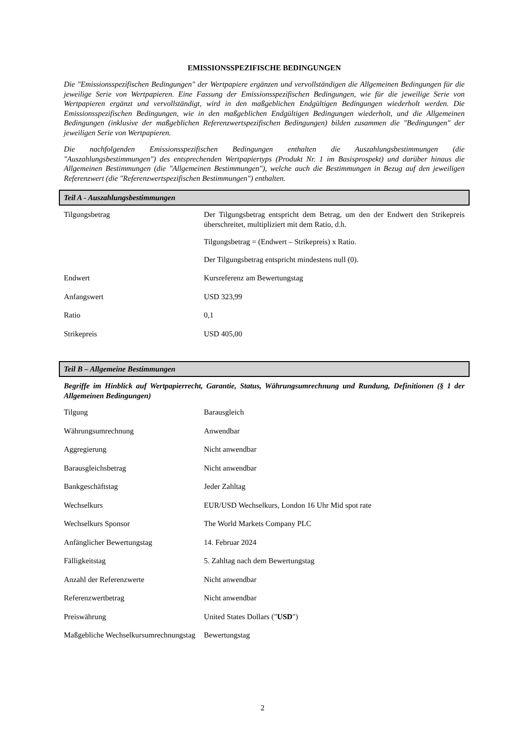EMISSIONSSPEZIFISCHE BEDINGUNGEN
Die "Emissionsspezifischen Bedingungen" der Wertpapiere ergänzen und vervollständigen die Allgemeinen Bedingungen für die jeweilige Serie von Wertpapieren. Eine Fassung der Emissionsspezifischen Bedingungen, wie für die jeweilige Serie von Wertpapieren ergänzt und vervollständigt, wird in den maßgeblichen Endgültigen Bedingungen wiederholt werden. Die Emissionsspezifischen Bedingungen, wie in den maßgeblichen Endgültigen Bedingungen wiederholt, und die Allgemeinen Bedingungen (inklusive der maßgeblichen Referenzwertspezifischen Bedingungen) bilden zusammen die "Bedingungen" der jeweiligen Serie von Wertpapieren.
Die nachfolgenden Emissionsspezifischen Bedingungen enthalten die Auszahlungsbestimmungen (die "Auszahlungsbestimmungen") des entsprechenden Wertpapiertyps (Produkt Nr. 1 im Basisprospekt) und darüber hinaus die Allgemeinen Bestimmungen (die "Allgemeinen Bestimmungen"), welche auch die Bestimmungen in Bezug auf den jeweiligen Referenzwert (die "Referenzwertspezifischen Bestimmungen") enthalten.
Teil A - Auszahlungsbestimmungen
| Tilgungsbetrag | Der Tilgungsbetrag entspricht dem Betrag, um den der Endwert den Strikepreis überschreitet, multipliziert mit dem Ratio, d.h. Tilgungsbetrag = (Endwert – Strikepreis) x Ratio. Der Tilgungsbetrag entspricht mindestens null (0). |
| Endwert | Kursreferenz am Bewertungstag |
| Anfangswert | USD 323,99 |
| Ratio | 0,1 |
| Strikepreis | USD 405,00 |
Teil B – Allgemeine Bestimmungen
Begriffe im Hinblick auf Wertpapierrecht, Garantie, Status, Währungsumrechnung und Rundung, Definitionen (§ 1 der Allgemeinen Bedingungen)
| Tilgung | Barausgleich |
| Währungsumrechnung | Anwendbar |
| Aggregierung | Nicht anwendbar |
| Barausgleichsbetrag | Nicht anwendbar |
| Bankgeschäftstag | Jeder Zahltag |
| Wechselkurs | EUR/USD Wechselkurs, London 16 Uhr Mid spot rate |
| Wechselkurs Sponsor | The World Markets Company PLC |
| Anfänglicher Bewertungstag | 14. Februar 2024 |
| Fälligkeitstag | 5. Zahltag nach dem Bewertungstag |
| Anzahl der Referenzwerte | Nicht anwendbar |
| Referenzwertbetrag | Nicht anwendbar |
| Preiswährung | United States Dollars (" USD ") |
| Maßgebliche Wechselkursumrechnungstag | Bewertungstag |
2